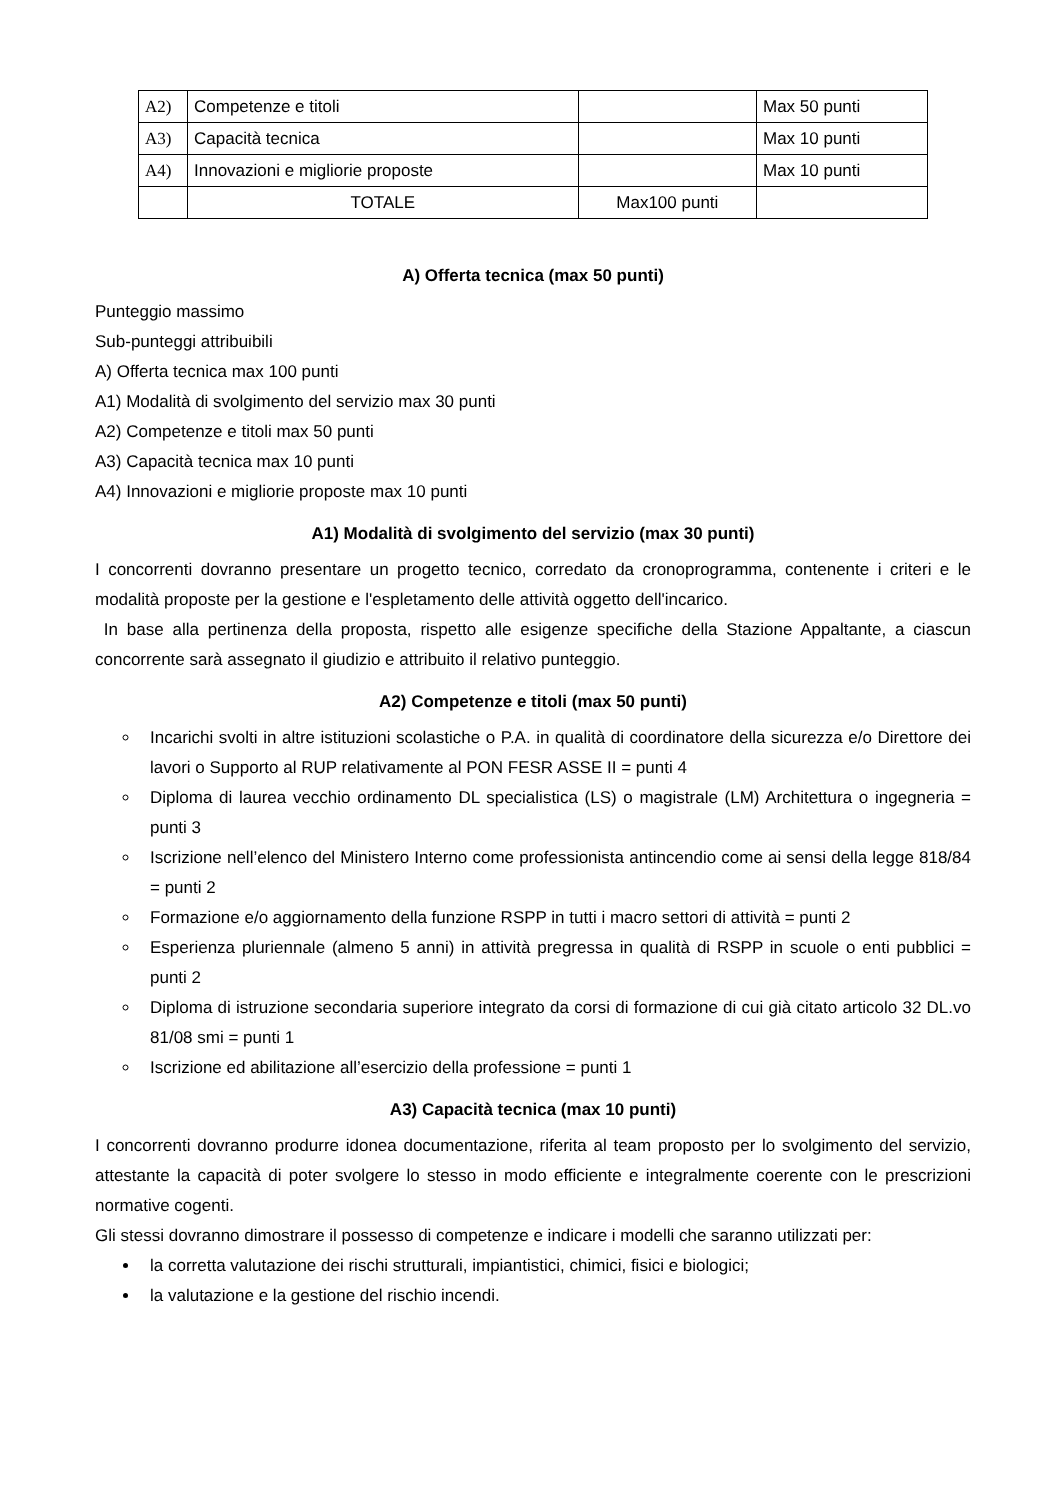| A2) | Competenze e titoli | | Max 50 punti |
| A3) | Capacità tecnica | | Max 10 punti |
| A4) | Innovazioni e migliorie proposte | | Max 10 punti |
| | TOTALE | Max100 punti | |
A) Offerta tecnica (max 50 punti)
Punteggio massimo
Sub-punteggi attribuibili
A) Offerta tecnica max 100 punti
A1) Modalità di svolgimento del servizio max 30 punti
A2) Competenze e titoli max 50 punti
A3) Capacità tecnica max 10 punti
A4) Innovazioni e migliorie proposte max 10 punti
A1) Modalità di svolgimento del servizio (max 30 punti)
I concorrenti dovranno presentare un progetto tecnico, corredato da cronoprogramma, contenente i criteri e le modalità proposte per la gestione e l'espletamento delle attività oggetto dell'incarico.
In base alla pertinenza della proposta, rispetto alle esigenze specifiche della Stazione Appaltante, a ciascun concorrente sarà assegnato il giudizio e attribuito il relativo punteggio.
A2) Competenze e titoli (max 50 punti)
Incarichi svolti in altre istituzioni scolastiche o P.A. in qualità di coordinatore della sicurezza e/o Direttore dei lavori o Supporto al RUP relativamente al PON FESR ASSE II = punti 4
Diploma di laurea vecchio ordinamento DL specialistica (LS) o magistrale (LM) Architettura o ingegneria = punti 3
Iscrizione nell’elenco del Ministero Interno come professionista antincendio come ai sensi della legge 818/84 = punti 2
Formazione e/o aggiornamento della funzione RSPP in tutti i macro settori di attività = punti 2
Esperienza pluriennale (almeno 5 anni) in attività pregressa in qualità di RSPP in scuole o enti pubblici = punti 2
Diploma di istruzione secondaria superiore integrato da corsi di formazione di cui già citato articolo 32 DL.vo 81/08 smi = punti 1
Iscrizione ed abilitazione all’esercizio della professione = punti 1
A3) Capacità tecnica (max 10 punti)
I concorrenti dovranno produrre idonea documentazione, riferita al team proposto per lo svolgimento del servizio, attestante la capacità di poter svolgere lo stesso in modo efficiente e integralmente coerente con le prescrizioni normative cogenti.
Gli stessi dovranno dimostrare il possesso di competenze e indicare i modelli che saranno utilizzati per:
la corretta valutazione dei rischi strutturali, impiantistici, chimici, fisici e biologici;
la valutazione e la gestione del rischio incendi.